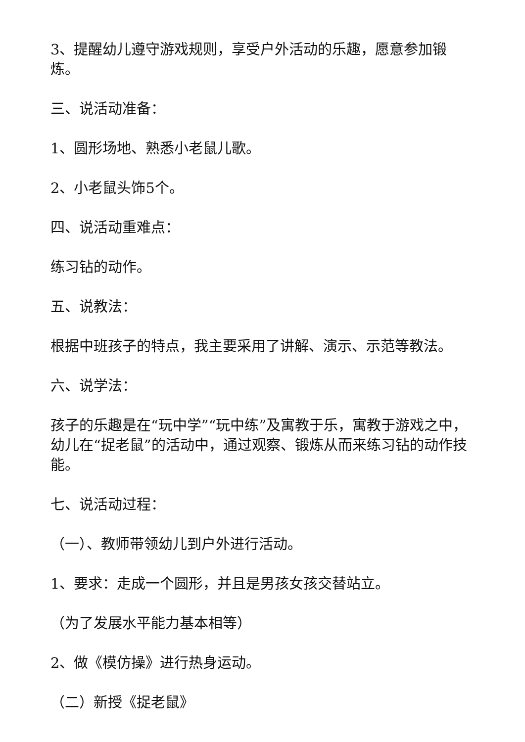3、提醒幼儿遵守游戏规则，享受户外活动的乐趣，愿意参加锻炼。
三、说活动准备：
1、圆形场地、熟悉小老鼠儿歌。
2、小老鼠头饰5个。
四、说活动重难点：
练习钻的动作。
五、说教法：
根据中班孩子的特点，我主要采用了讲解、演示、示范等教法。
六、说学法：
孩子的乐趣是在“玩中学”“玩中练”及寓教于乐，寓教于游戏之中，幼儿在“捉老鼠”的活动中，通过观察、锻炼从而来练习钻的动作技能。
七、说活动过程：
（一）、教师带领幼儿到户外进行活动。
1、要求：走成一个圆形，并且是男孩女孩交替站立。
（为了发展水平能力基本相等）
2、做《模仿操》进行热身运动。
（二）新授《捉老鼠》